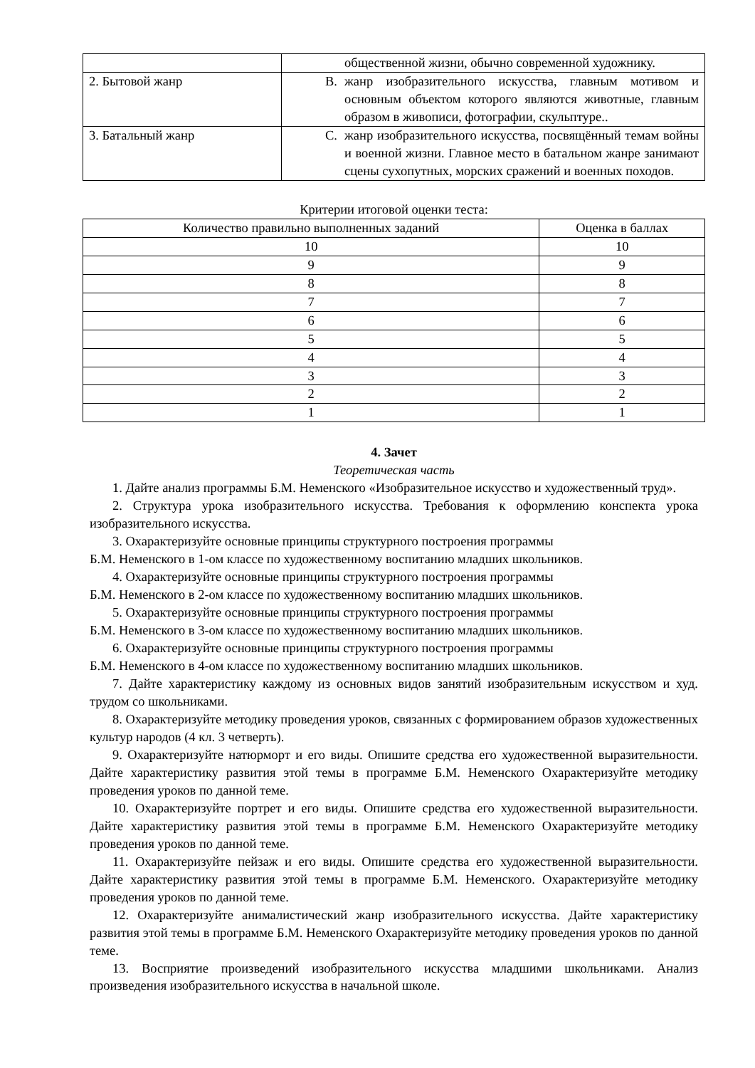| | общественной жизни, обычно современной художнику. |
| 2. Бытовой жанр | В. жанр изобразительного искусства, главным мотивом и основным объектом которого являются животные, главным образом в живописи, фотографии, скульптуре.. |
| 3. Батальный жанр | С. жанр изобразительного искусства, посвящённый темам войны и военной жизни. Главное место в батальном жанре занимают сцены сухопутных, морских сражений и военных походов. |
Критерии итоговой оценки теста:
| Количество правильно выполненных заданий | Оценка в баллах |
| --- | --- |
| 10 | 10 |
| 9 | 9 |
| 8 | 8 |
| 7 | 7 |
| 6 | 6 |
| 5 | 5 |
| 4 | 4 |
| 3 | 3 |
| 2 | 2 |
| 1 | 1 |
4. Зачет
Теоретическая часть
1. Дайте анализ программы Б.М. Неменского «Изобразительное искусство и художественный труд».
2. Структура урока изобразительного искусства. Требования к оформлению конспекта урока изобразительного искусства.
3. Охарактеризуйте основные принципы структурного построения программы
Б.М. Неменского в 1-ом классе по художественному воспитанию младших школьников.
4. Охарактеризуйте основные принципы структурного построения программы
Б.М. Неменского в 2-ом классе по художественному воспитанию младших школьников.
5. Охарактеризуйте основные принципы структурного построения программы
Б.М. Неменского в 3-ом классе по художественному воспитанию младших школьников.
6. Охарактеризуйте основные принципы структурного построения программы
Б.М. Неменского в 4-ом классе по художественному воспитанию младших школьников.
7. Дайте характеристику каждому из основных видов занятий изобразительным искусством и худ. трудом со школьниками.
8. Охарактеризуйте методику проведения уроков, связанных с формированием образов художественных культур народов (4 кл. 3 четверть).
9. Охарактеризуйте натюрморт и его виды. Опишите средства его художественной выразительности. Дайте характеристику развития этой темы в программе Б.М. Неменского Охарактеризуйте методику проведения уроков по данной теме.
10. Охарактеризуйте портрет и его виды. Опишите средства его художественной выразительности. Дайте характеристику развития этой темы в программе Б.М. Неменского Охарактеризуйте методику проведения уроков по данной теме.
11. Охарактеризуйте пейзаж и его виды. Опишите средства его художественной выразительности. Дайте характеристику развития этой темы в программе Б.М. Неменского. Охарактеризуйте методику проведения уроков по данной теме.
12. Охарактеризуйте анималистический жанр изобразительного искусства. Дайте характеристику развития этой темы в программе Б.М. Неменского Охарактеризуйте методику проведения уроков по данной теме.
13. Восприятие произведений изобразительного искусства младшими школьниками. Анализ произведения изобразительного искусства в начальной школе.